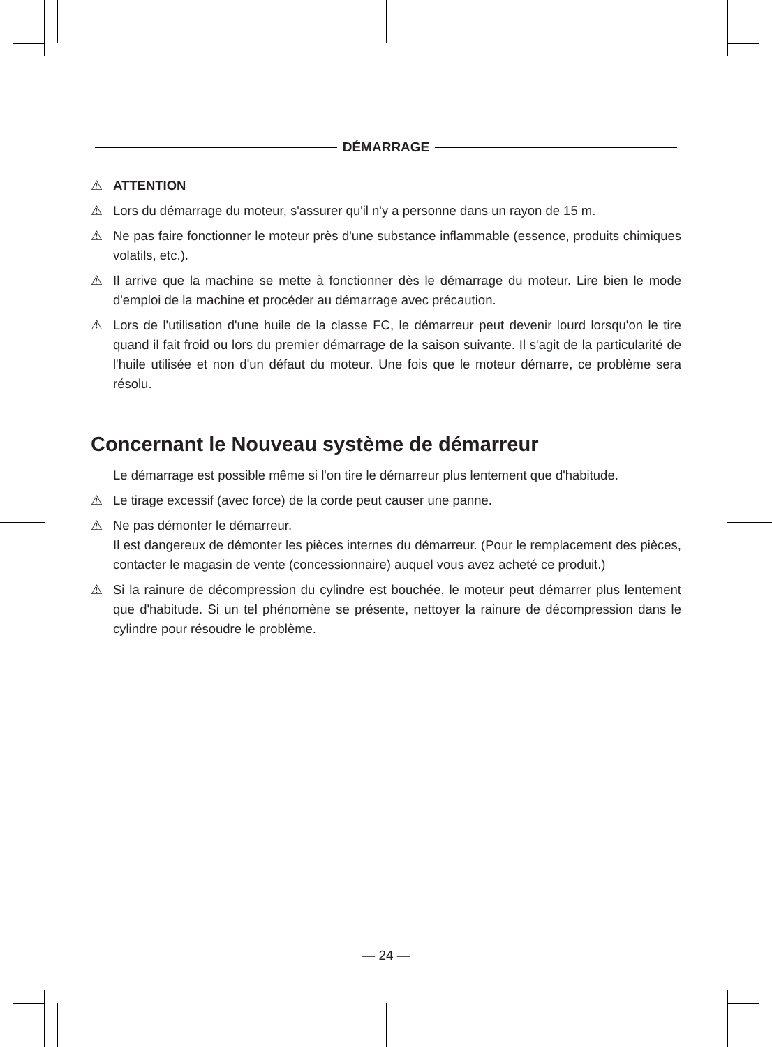DÉMARRAGE
⚠ ATTENTION
⚠ Lors du démarrage du moteur, s'assurer qu'il n'y a personne dans un rayon de 15 m.
⚠ Ne pas faire fonctionner le moteur près d'une substance inflammable (essence, produits chimiques volatils, etc.).
⚠ Il arrive que la machine se mette à fonctionner dès le démarrage du moteur. Lire bien le mode d'emploi de la machine et procéder au démarrage avec précaution.
⚠ Lors de l'utilisation d'une huile de la classe FC, le démarreur peut devenir lourd lorsqu'on le tire quand il fait froid ou lors du premier démarrage de la saison suivante. Il s'agit de la particularité de l'huile utilisée et non d'un défaut du moteur. Une fois que le moteur démarre, ce problème sera résolu.
Concernant le Nouveau système de démarreur
Le démarrage est possible même si l'on tire le démarreur plus lentement que d'habitude.
⚠ Le tirage excessif (avec force) de la corde peut causer une panne.
⚠ Ne pas démonter le démarreur.
Il est dangereux de démonter les pièces internes du démarreur. (Pour le remplacement des pièces, contacter le magasin de vente (concessionnaire) auquel vous avez acheté ce produit.)
⚠ Si la rainure de décompression du cylindre est bouchée, le moteur peut démarrer plus lentement que d'habitude. Si un tel phénomène se présente, nettoyer la rainure de décompression dans le cylindre pour résoudre le problème.
— 24 —